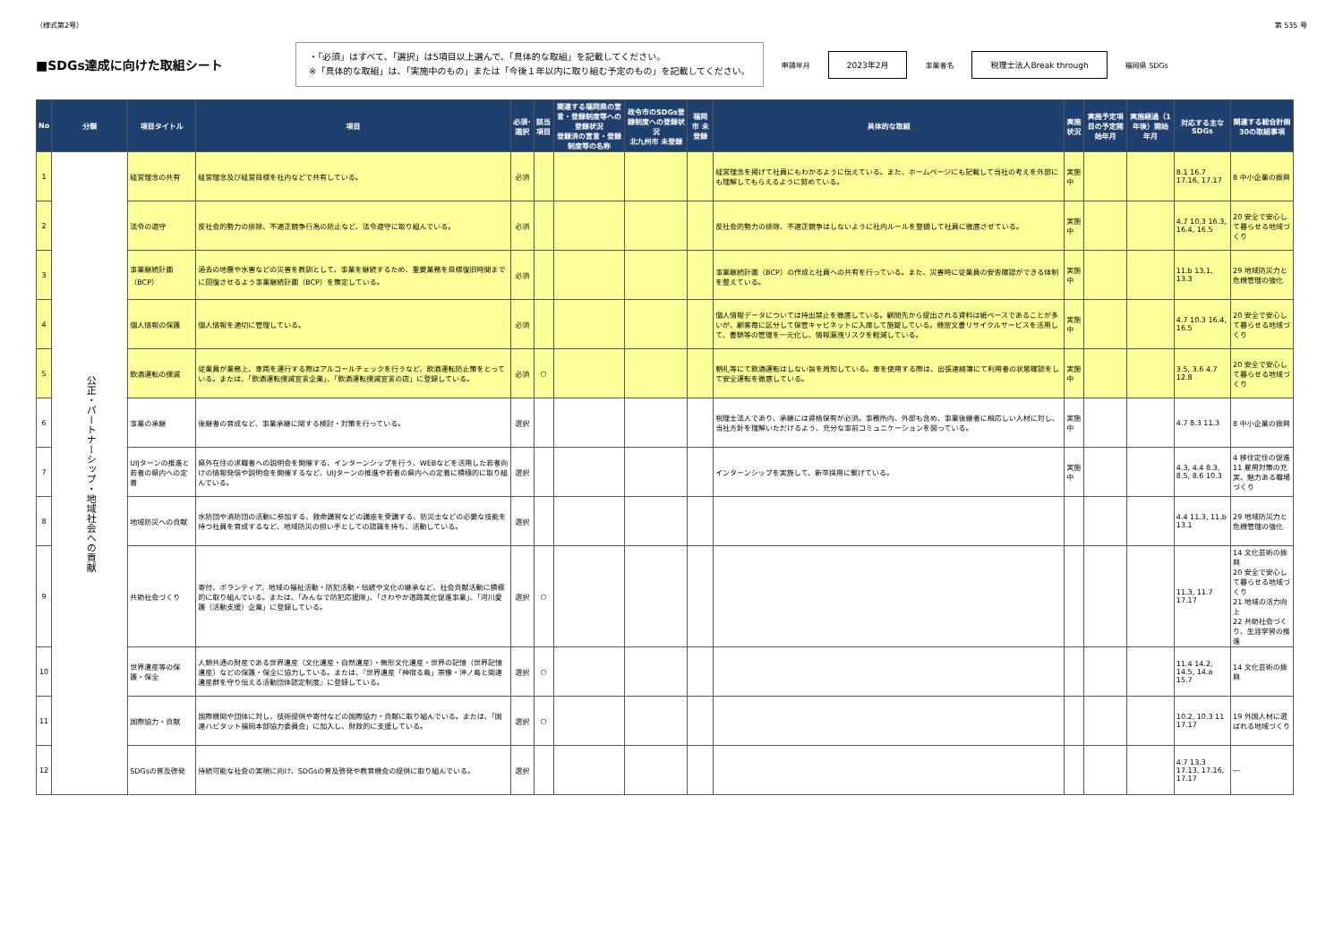（様式第2号） 第 535 号
■SDGs達成に向けた取組シート
・「必須」はすべて、「選択」は5項目以上選んで、「具体的な取組」を記載してください。
※「具体的な取組」は、「実施中のもの」または「今後１年以内に取り組む予定のもの」を記載してください。
申請年月 2023年2月 事業者名 税理士法人Break through 福岡県 SDGs
| No | 分類 | 項目タイトル | 項目 | 必須･選択 | 該当項目 | 関連する福岡県の宣言・登録制度等への登録状況 登録済の宣言・登録制度等の名称 | 政令市のSDGs登録制度への登録状況 北九州市 未登録 | 福岡市 未登録 | 具体的な取組 | 実施状況 | 実施予定項目の予定開始年月 | 実施経過（1年後）開始年月 | 対応する主なSDGs | 関連する総合計画30の取組事項 |
| --- | --- | --- | --- | --- | --- | --- | --- | --- | --- | --- | --- | --- | --- | --- |
| 1 | 公正・パートナーシップ・地域社会への貢献 | 経営理念の共有 | 経営理念及び経営目標を社内などで共有している。 | 必須 | | | | | 経営理念を掲げて社員にもわかるように伝えている。また、ホームページにも記載して当社の考えを外部にも理解してもらえるように努めている。 | 実施中 | | | 8.1 16.7 17.16, 17.17 | 8 中小企業の振興 |
| 2 | | 法令の遵守 | 反社会的勢力の排除、不適正競争行為の防止など、法令遵守に取り組んでいる。 | 必須 | | | | | 反社会的勢力の排除、不適正競争はしないように社内ルールを整備して社員に徹底させている。 | 実施中 | | | 4.7 10.3 16.3, 16.4, 16.5 | 20 安全で安心して暮らせる地域づくり |
| 3 | | 事業継続計画（BCP） | 過去の地震や水害などの災害を教訓として、事業を継続するため、重要業務を目標復旧時間までに回復させるよう事業継続計画（BCP）を策定している。 | 必須 | | | | | 事業継続計画（BCP）の作成と社員への共有を行っている。また、災害時に従業員の安否確認ができる体制を整えている。 | 実施中 | | | 11.b 13.1, 13.3 | 29 地域防災力と危機管理の強化 |
| 4 | | 個人情報の保護 | 個人情報を適切に管理している。 | 必須 | | | | | 個人情報データについては持出禁止を徹底している。顧問先から提出される資料は紙ベースであることが多いが、顧客毎に区分して保管キャビネットに入庫して施錠している。機密文書リサイクルサービスを活用して、書類等の管理を一元化し、情報漏洩リスクを軽減している。 | 実施中 | | | 4.7 10.3 16.4, 16.5 | 20 安全で安心して暮らせる地域づくり |
| 5 | | 飲酒運転の撲滅 | 従業員が業務上、車両を運行する際はアルコールチェックを行うなど、飲酒運転防止策をとっている。または、「飲酒運転撲滅宣言企業」、「飲酒運転撲滅宣言の店」に登録している。 | 必須 | ○ | | | | 朝礼等にて飲酒運転はしない旨を周知している。車を使用する際は、出張連絡簿にて利用者の状態確認をして安全運転を徹底している。 | 実施中 | | | 3.5, 3.6 4.7 12.8 | 20 安全で安心して暮らせる地域づくり |
| 6 | | 事業の承継 | 後継者の育成など、事業承継に関する検討・対策を行っている。 | 選択 | | | | | 税理士法人であり、承継には資格保有が必須。事務所内、外部も含め、事業後継者に相応しい人材に対し、当社方針を理解いただけるよう、充分な事前コミュニケーションを図っている。 | 実施中 | | | 4.7 8.3 11.3 | 8 中小企業の振興 |
| 7 | | UIJターンの推進と若者の県内への定着 | 県外在住の求職者への説明会を開催する、インターンシップを行う、WEBなどを活用した若者向けの情報発信や説明会を開催するなど、UIJターンの推進や若者の県内への定着に積極的に取り組んでいる。 | 選択 | | | | | インターンシップを実施して、新卒採用に繋げている。 | 実施中 | | | 4.3, 4.4 8.3, 8.5, 8.6 10.3 | 4 移住定住の促進 11 雇用対策の充実、魅力ある職場づくり |
| 8 | | 地域防災への貢献 | 水防団や消防団の活動に参加する、救命講習などの講座を受講する、防災士などの必要な技能を持つ社員を育成するなど、地域防災の担い手としての認識を持ち、活動している。 | 選択 | | | | | | | | | 4.4 11.3, 11.b 13.1 | 29 地域防災力と危機管理の強化 |
| 9 | | 共助社会づくり | 寄付、ボランティア、地域の福祉活動・防犯活動・伝統や文化の継承など、社会貢献活動に積極的に取り組んでいる。または、「みんなで防犯応援隊」、「さわやか道路美化促進事業」、「河川愛護（活動支援）企業」に登録している。 | 選択 | ○ | | | | | | | | 11.3, 11.7 17.17 | 14 文化芸術の振興 20 安全で安心して暮らせる地域づくり 21 地域の活力向上 22 共助社会づくり、生涯学習の推進 |
| 10 | | 世界遺産等の保護・保全 | 人類共通の財産である世界遺産（文化遺産・自然遺産）・無形文化遺産・世界の記憶（世界記憶遺産）などの保護・保全に協力している。または、『世界遺産「神宿る島」宗像・沖ノ島と関連遺産群を守り伝える活動団体認定制度』に登録している。 | 選択 | ○ | | | | | | | | 11.4 14.2, 14.5, 14.a 15.7 | 14 文化芸術の振興 |
| 11 | | 国際協力・貢献 | 国際機関や団体に対し、技術提供や寄付などの国際協力・貢献に取り組んでいる。または、「国連ハビタット福岡本部協力委員会」に加入し、財政的に支援している。 | 選択 | ○ | | | | | | | | 10.2, 10.3 11 17.17 | 19 外国人材に選ばれる地域づくり |
| 12 | | SDGsの普及啓発 | 持続可能な社会の実現に向け、SDGsの普及啓発や教育機会の提供に取り組んでいる。 | 選択 | | | | | | | | | 4.7 13.3 17.13, 17.16, 17.17 | ― |